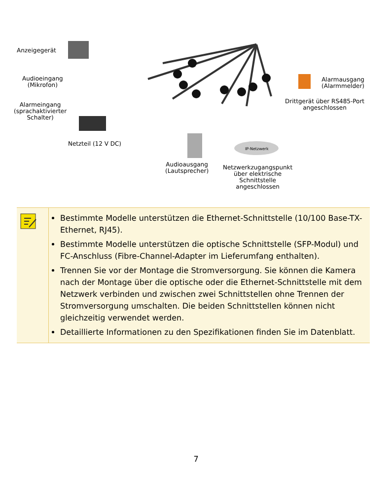Anzeigegerät
Audioeingang
(Mikrofon)
Alarmeingang
(sprachaktivierter
Schalter)
Netzteil (12 V DC)
Audioausgang
(Lautsprecher)
IP-Netzwerk
Netzwerkzugangspunkt
über elektrische
Schnittstelle
angeschlossen
Alarmausgang
(Alarmmelder)
Drittgerät über RS485-Port
angeschlossen
| | Bestimmte Modelle unterstützen die Ethernet-Schnittstelle (10/100 Base-TX-Ethernet, RJ45). Bestimmte Modelle unterstützen die optische Schnittstelle (SFP-Modul) und FC-Anschluss (Fibre-Channel-Adapter im Lieferumfang enthalten). Trennen Sie vor der Montage die Stromversorgung. Sie können die Kamera nach der Montage über die optische oder die Ethernet-Schnittstelle mit dem Netzwerk verbinden und zwischen zwei Schnittstellen ohne Trennen der Stromversorgung umschalten. Die beiden Schnittstellen können nicht gleichzeitig verwendet werden. Detaillierte Informationen zu den Spezifikationen finden Sie im Datenblatt. |
7